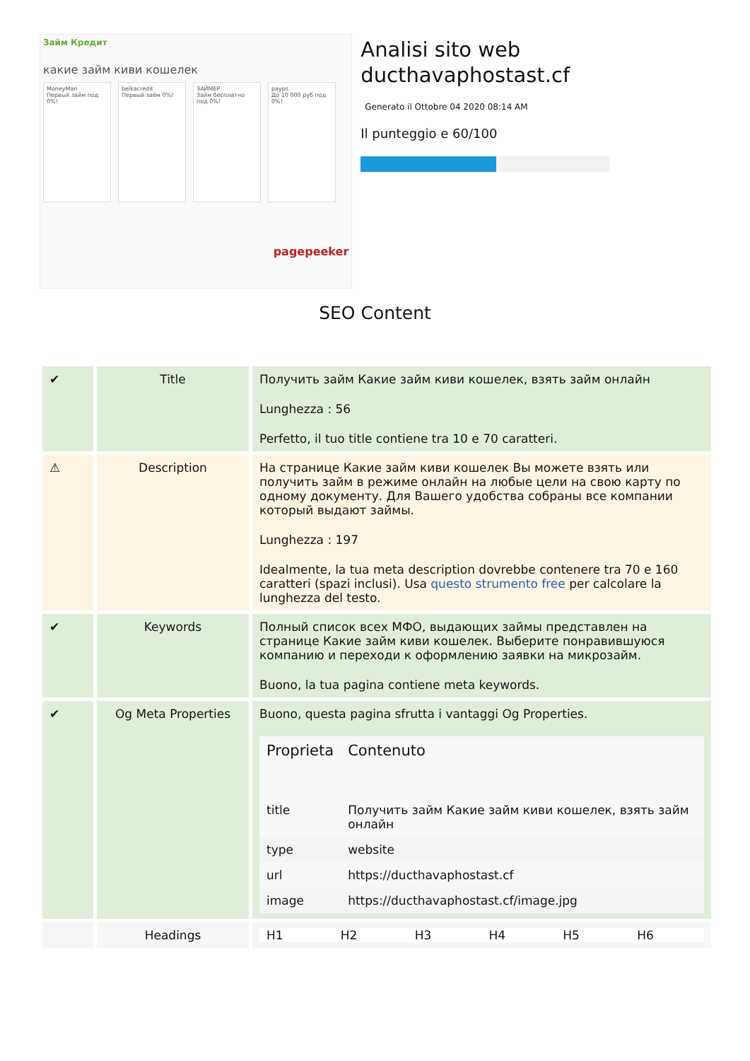Займ Кредит
какие займ киви кошелек
MoneyMan
Первый займ под 0%!
belkacredit
Первый заём 0%!
ЗАЙМЕР
Займ бесплатно под 0%!
payps
До 10 000 руб под 0%!
pagepeeker
Analisi sito web ducthavaphostast.cf
Generato il Ottobre 04 2020 08:14 AM
Il punteggio e 60/100
SEO Content
| ✔ | Title | Получить займ Какие займ киви кошелек, взять займ онлайн Lunghezza : 56 Perfetto, il tuo title contiene tra 10 e 70 caratteri. |
| ⚠ | Description | На странице Какие займ киви кошелек Вы можете взять или получить займ в режиме онлайн на любые цели на свою карту по одному документу. Для Вашего удобства собраны все компании который выдают займы. Lunghezza : 197 Idealmente, la tua meta description dovrebbe contenere tra 70 e 160 caratteri (spazi inclusi). Usa questo strumento free per calcolare la lunghezza del testo. |
| ✔ | Keywords | Полный список всех МФО, выдающих займы представлен на странице Какие займ киви кошелек. Выберите понравившуюся компанию и переходи к оформлению заявки на микрозайм. Buono, la tua pagina contiene meta keywords. |
| ✔ | Og Meta Properties | Buono, questa pagina sfrutta i vantaggi Og Properties. / Proprieta / Contenuto / / --- / --- / / title / Получить займ Какие займ киви кошелек, взять займ онлайн / / type / website / / url / https://ducthavaphostast.cf / / image / https://ducthavaphostast.cf/image.jpg / |
| | Headings | / H1 / H2 / H3 / H4 / H5 / H6 / |